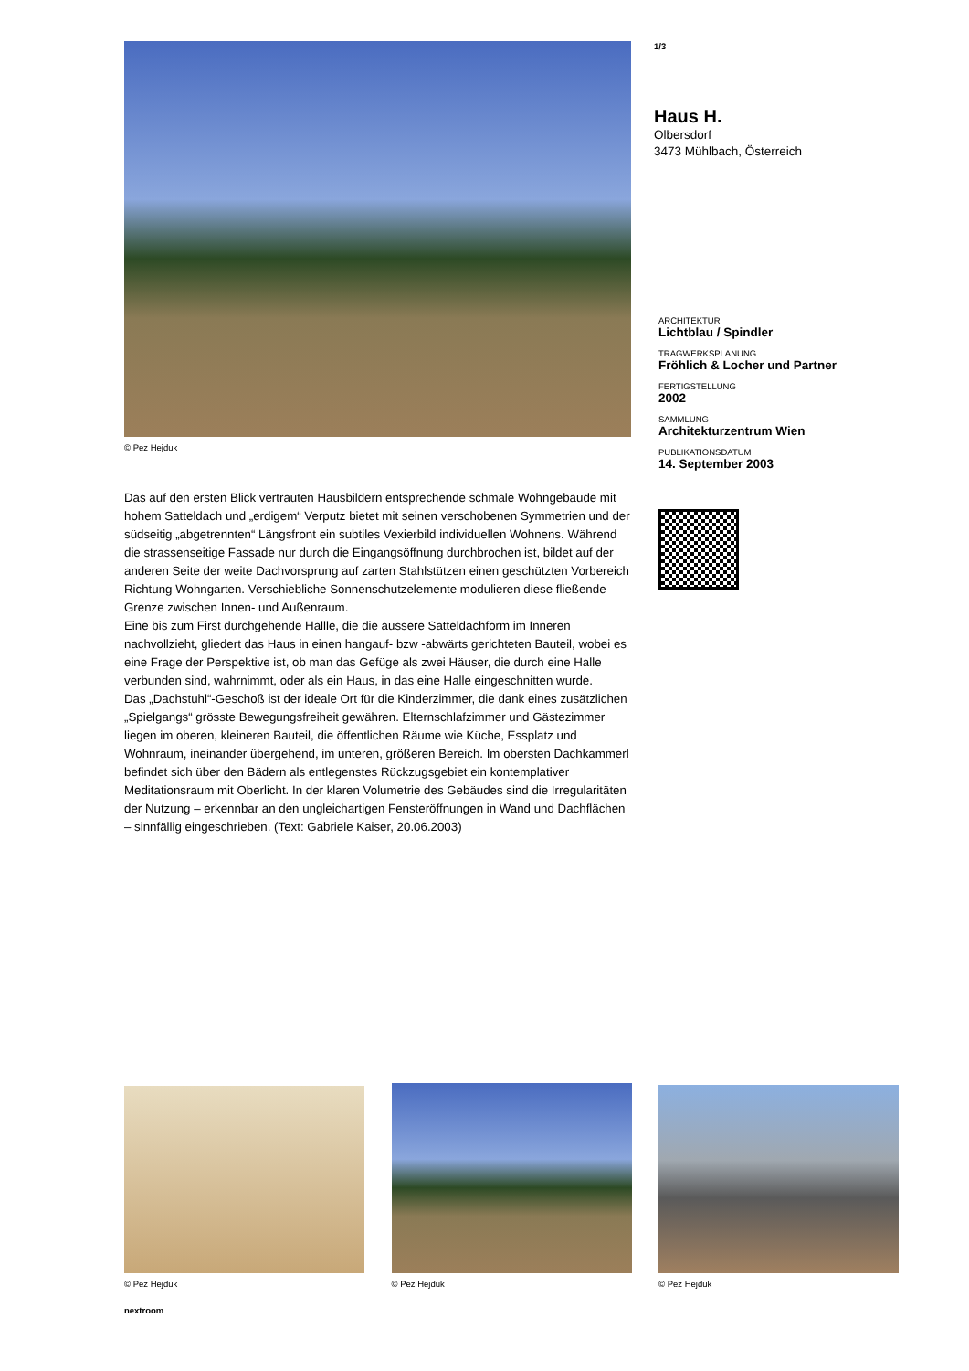© Pez Hejduk
Das auf den ersten Blick vertrauten Hausbildern entsprechende schmale Wohngebäude mit hohem Satteldach und „erdigem“ Verputz bietet mit seinen verschobenen Symmetrien und der südseitig „abgetrennten“ Längsfront ein subtiles Vexierbild individuellen Wohnens. Während die strassenseitige Fassade nur durch die Eingangsöffnung durchbrochen ist, bildet auf der anderen Seite der weite Dachvorsprung auf zarten Stahlstützen einen geschützten Vorbereich Richtung Wohngarten. Verschiebliche Sonnenschutzelemente modulieren diese fließende Grenze zwischen Innen- und Außenraum.
Eine bis zum First durchgehende Hallle, die die äussere Satteldachform im Inneren nachvollzieht, gliedert das Haus in einen hangauf- bzw -abwärts gerichteten Bauteil, wobei es eine Frage der Perspektive ist, ob man das Gefüge als zwei Häuser, die durch eine Halle verbunden sind, wahrnimmt, oder als ein Haus, in das eine Halle eingeschnitten wurde.
Das „Dachstuhl“-Geschoß ist der ideale Ort für die Kinderzimmer, die dank eines zusätzlichen „Spielgangs“ grösste Bewegungsfreiheit gewähren. Elternschlafzimmer und Gästezimmer liegen im oberen, kleineren Bauteil, die öffentlichen Räume wie Küche, Essplatz und Wohnraum, ineinander übergehend, im unteren, größeren Bereich. Im obersten Dachkammerl befindet sich über den Bädern als entlegenstes Rückzugsgebiet ein kontemplativer Meditationsraum mit Oberlicht. In der klaren Volumetrie des Gebäudes sind die Irregularitäten der Nutzung – erkennbar an den ungleichartigen Fensteröffnungen in Wand und Dachflächen – sinnfällig eingeschrieben. (Text: Gabriele Kaiser, 20.06.2003)
1/3
Haus H.
Olbersdorf
3473 Mühlbach, Österreich
ARCHITEKTUR
Lichtblau / Spindler
TRAGWERKSPLANUNG
Fröhlich & Locher und Partner
FERTIGSTELLUNG
2002
SAMMLUNG
Architekturzentrum Wien
PUBLIKATIONSDATUM
14. September 2003
© Pez Hejduk © Pez Hejduk © Pez Hejduk
nextroom